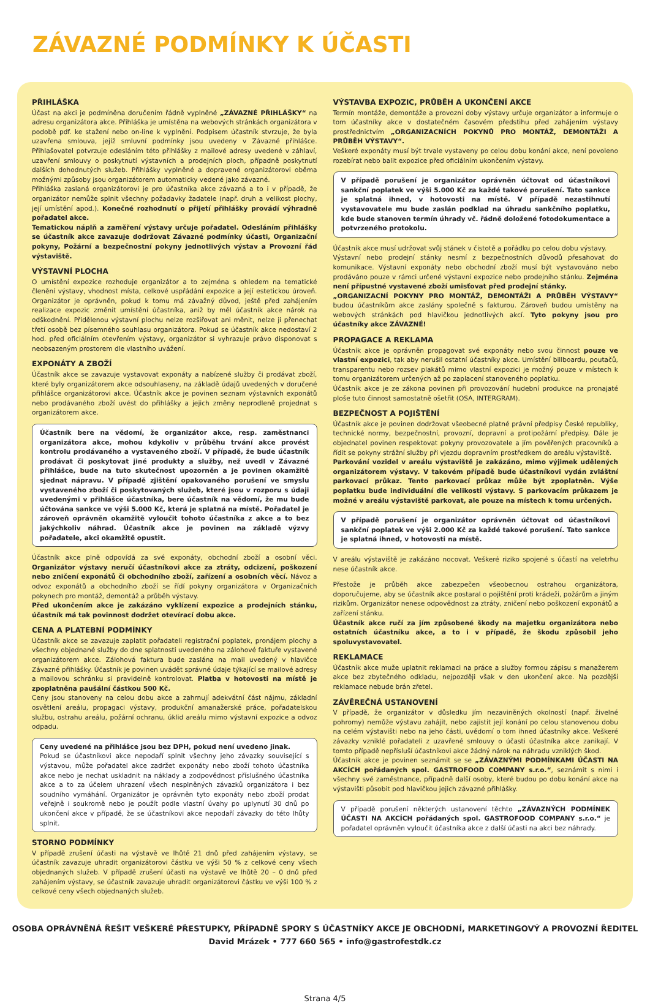ZÁVAZNÉ PODMÍNKY K ÚČASTI
PŘIHLÁŠKA
Účast na akci je podmíněna doručením řádně vyplněné „ZÁVAZNÉ PŘIHLÁŠKY“ na adresu organizátora akce. Přihláška je umístěna na webových stránkách organizátora v podobě pdf. ke stažení nebo on-line k vyplnění. Podpisem účastník stvrzuje, že byla uzavřena smlouva, jejíž smluvní podmínky jsou uvedeny v Závazné přihlášce. Přihlašovatel potvrzuje odesláním této přihlášky z mailové adresy uvedené v záhlaví, uzavření smlouvy o poskytnutí výstavních a prodejních ploch, případně poskytnutí dalších dohodnutých služeb. Přihlášky vyplněné a dopravené organizátorovi oběma možnými způsoby jsou organizátorem automaticky vedené jako závazné.
Přihláška zaslaná organizátorovi je pro účastníka akce závazná a to i v případě, že organizátor nemůže splnit všechny požadavky žadatele (např. druh a velikost plochy, její umístění apod.). Konečné rozhodnutí o přijetí přihlášky provádí výhradně pořadatel akce.
Tematickou náplň a zaměření výstavy určuje pořadatel. Odesláním přihlášky se účastník akce zavazuje dodržovat Závazné podmínky účasti, Organizační pokyny, Požární a bezpečnostní pokyny jednotlivých výstav a Provozní řád výstaviště.
VÝSTAVNÍ PLOCHA
O umístění expozice rozhoduje organizátor a to zejména s ohledem na tematické členění výstavy, vhodnost místa, celkové uspřádání expozice a její estetickou úroveň. Organizátor je oprávněn, pokud k tomu má závažný důvod, ještě před zahájením realizace expozic změnit umístění účastníka, aniž by měl účastník akce nárok na odškodnění. Přidělenou výstavní plochu nelze rozšiřovat ani měnit, nelze ji přenechat třetí osobě bez písemného souhlasu organizátora. Pokud se účastník akce nedostaví 2 hod. před oficiálním otevřením výstavy, organizátor si vyhrazuje právo disponovat s neobsazeným prostorem dle vlastního uvážení.
EXPONÁTY A ZBOŽÍ
Účastník akce se zavazuje vystavovat exponáty a nabízené služby či prodávat zboží, které byly organizátorem akce odsouhlaseny, na základě údajů uvedených v doručené přihlášce organizátorovi akce. Účastník akce je povinen seznam výstavních exponátů nebo prodávaného zboží uvést do přihlášky a jejich změny neprodleně projednat s organizátorem akce.
Účastník bere na vědomí, že organizátor akce, resp. zaměstnanci organizátora akce, mohou kdykoliv v průběhu trvání akce provést kontrolu prodávaného a vystaveného zboží. V případě, že bude účastník prodávat či poskytovat jiné produkty a služby, než uvedl v Závazné přihlášce, bude na tuto skutečnost upozorněn a je povinen okamžitě sjednat nápravu. V případě zjištění opakovaného porušení ve smyslu vystaveného zboží či poskytovaných služeb, které jsou v rozporu s údaji uvedenými v přihlášce účastníka, bere účastník na vědomí, že mu bude účtována sankce ve výši 5.000 Kč, která je splatná na místě. Pořadatel je zároveň oprávněn okamžitě vyloučit tohoto účastníka z akce a to bez jakýchkoliv náhrad. Účastník akce je povinen na základě výzvy pořadatele, akci okamžitě opustit.
Účastník akce plně odpovídá za své exponáty, obchodní zboží a osobní věci. Organizátor výstavy neručí účastníkovi akce za ztráty, odcizení, poškození nebo zničení exponátů či obchodního zboží, zařízení a osobních věcí. Návoz a odvoz exponátů a obchodního zboží se řídí pokyny organizátora v Organizačních pokynech pro montáž, demontáž a průběh výstavy.
Před ukončením akce je zakázáno vyklízení expozice a prodejních stánku, účastník má tak povinnost dodržet otevírací dobu akce.
CENA A PLATEBNÍ PODMÍNKY
Účastník akce se zavazuje zaplatit pořadateli registrační poplatek, pronájem plochy a všechny objednané služby do dne splatnosti uvedeného na zálohové faktuře vystavené organizátorem akce. Zálohová faktura bude zaslána na mail uvedený v hlavičce Závazné přihlášky. Účastník je povinen uvádět správné údaje týkající se mailové adresy a mailovou schránku si pravidelně kontrolovat. Platba v hotovosti na místě je zpoplatněna paušální částkou 500 Kč.
Ceny jsou stanoveny na celou dobu akce a zahrnují adekvátní část nájmu, základní osvětlení areálu, propagaci výstavy, produkční amanažerské práce, pořadatelskou službu, ostrahu areálu, požární ochranu, úklid areálu mimo výstavní expozice a odvoz odpadu.
Ceny uvedené na přihlášce jsou bez DPH, pokud není uvedeno jinak.
Pokud se účastníkovi akce nepodaří splnit všechny jeho závazky související s výstavou, může pořadatel akce zadržet exponáty nebo zboží tohoto účastníka akce nebo je nechat uskladnit na náklady a zodpovědnost příslušného účastníka akce a to za účelem uhrazení všech nesplněných závazků organizátora i bez soudního vymáhání. Organizátor je oprávněn tyto exponáty nebo zboží prodat veřejně i soukromě nebo je použít podle vlastní úvahy po uplynutí 30 dnů po ukončení akce v případě, že se účastníkovi akce nepodaří závazky do této lhůty splnit.
STORNO PODMÍNKY
V případě zrušení účasti na výstavě ve lhůtě 21 dnů před zahájením výstavy, se účastník zavazuje uhradit organizátorovi částku ve výši 50 % z celkové ceny všech objednaných služeb. V případě zrušení účasti na výstavě ve lhůtě 20 – 0 dnů před zahájením výstavy, se účastník zavazuje uhradit organizátorovi částku ve výši 100 % z celkové ceny všech objednaných služeb.
VÝSTAVBA EXPOZIC, PRŮBĚH A UKONČENÍ AKCE
Termín montáže, demontáže a provozní doby výstavy určuje organizátor a informuje o tom účastníky akce v dostatečném časovém předstihu před zahájením výstavy prostřednictvím „ORGANIZACNÍCH POKYNŮ PRO MONTÁŽ, DEMONTÁŽI A PRŮBĚH VÝSTAVY“.
Veškeré exponáty musí být trvale vystaveny po celou dobu konání akce, není povoleno rozebírat nebo balit expozice před oficiálním ukončením výstavy.
V případě porušení je organizátor oprávněn účtovat od účastníkovi sankční poplatek ve výši 5.000 Kč za každé takové porušení. Tato sankce je splatná ihned, v hotovosti na místě. V případě nezastihnutí vystavovatele mu bude zaslán podklad na úhradu sankčního poplatku, kde bude stanoven termín úhrady vč. řádně doložené fotodokumentace a potvrzeného protokolu.
Účastník akce musí udržovat svůj stánek v čistotě a pořádku po celou dobu výstavy.
Výstavní nebo prodejní stánky nesmí z bezpečnostních důvodů přesahovat do komunikace. Výstavní exponáty nebo obchodní zboží musí být vystavováno nebo prodáváno pouze v rámci určené výstavní expozice nebo prodejního stánku. Zejména není přípustné vystavené zboží umisťovat před prodejní stánky.
„ORGANIZACNÍ POKYNY PRO MONTÁŽ, DEMONTÁŽI A PRŮBĚH VÝSTAVY“ budou účastníkům akce zaslány společně s fakturou. Zároveň budou umístěny na webových stránkách pod hlavičkou jednotlivých akcí. Tyto pokyny jsou pro účastníky akce ZÁVAZNÉ!
PROPAGACE A REKLAMA
Účastník akce je oprávněn propagovat své exponáty nebo svou činnost pouze ve vlastní expozici, tak aby nerušil ostatní účastníky akce. Umístění billboardu, poutačů, transparentu nebo rozsev plakátů mimo vlastní expozici je možný pouze v místech k tomu organizátorem určených až po zaplacení stanoveného poplatku.
Účastník akce je ze zákona povinen při provozování hudební produkce na pronajaté ploše tuto činnost samostatně ošetřit (OSA, INTERGRAM).
BEZPEČNOST A POJIŠTĚNÍ
Účastník akce je povinen dodržovat všeobecné platné právní předpisy České republiky, technické normy, bezpečnostní, provozní, dopravní a protipožární předpisy. Dále je objednatel povinen respektovat pokyny provozovatele a jím pověřených pracovníků a řídit se pokyny strážní služby při vjezdu dopravním prostředkem do areálu výstaviště.
Parkování vozidel v areálu výstaviště je zakázáno, mimo výjimek udělených organizátorem výstavy. V takovém případě bude účastníkovi vydán zvláštní parkovací průkaz. Tento parkovací průkaz může být zpoplatněn. Výše poplatku bude individuální dle velikosti výstavy. S parkovacím průkazem je možné v areálu výstaviště parkovat, ale pouze na místech k tomu určených.
V případě porušení je organizátor oprávněn účtovat od účastníkovi sankční poplatek ve výši 2.000 Kč za každé takové porušení. Tato sankce je splatná ihned, v hotovosti na místě.
V areálu výstaviště je zakázáno nocovat. Veškeré riziko spojené s účastí na veletrhu nese účastník akce.
Přestože je průběh akce zabezpečen všeobecnou ostrahou organizátora, doporučujeme, aby se účastník akce postaral o pojištění proti krádeži, požárům a jiným rizikům. Organizátor nenese odpovědnost za ztráty, zničení nebo poškození exponátů a zařízení stánku.
Účastník akce ručí za jím způsobené škody na majetku organizátora nebo ostatních účastníku akce, a to i v případě, že škodu způsobil jeho spoluvystavovatel.
REKLAMACE
Účastník akce muže uplatnit reklamaci na práce a služby formou zápisu s manažerem akce bez zbytečného odkladu, nejpozději však v den ukončení akce. Na pozdější reklamace nebude brán zřetel.
ZÁVĚREČNÁ USTANOVENÍ
V případě, že organizátor v důsledku jím nezaviněných okolností (např. živelné pohromy) nemůže výstavu zahájit, nebo zajistit její konání po celou stanovenou dobu na celém výstavišti nebo na jeho části, uvědomí o tom ihned účastníky akce. Veškeré závazky vzniklé pořadateli z uzavřené smlouvy o účasti účastníka akce zanikají. V tomto případě nepřísluší účastníkovi akce žádný nárok na náhradu vzniklých škod.
Účastník akce je povinen seznámit se se „ZÁVAZNÝMI PODMÍNKAMI ÚČASTI NA AKCÍCH pořádaných spol. GASTROFOOD COMPANY s.r.o.“, seznámit s nimi i všechny své zaměstnance, případně další osoby, které budou po dobu konání akce na výstavišti působit pod hlavičkou jejich závazné přihlášky.
V případě porušení některých ustanovení těchto „ZÁVAZNÝCH PODMÍNEK ÚČASTI NA AKCÍCH pořádaných spol. GASTROFOOD COMPANY s.r.o.“ je pořadatel oprávněn vyloučit účastníka akce z další účasti na akci bez náhrady.
OSOBA OPRÁVNĚNÁ ŘEŠIT VEŠKERÉ PŘESTUPKY, PŘÍPADNĚ SPORY S ÚČASTNÍKY AKCE JE OBCHODNÍ, MARKETINGOVÝ A PROVOZNÍ ŘEDITEL
David Mrázek • 777 660 565 • info@gastrofestdk.cz
Strana 4/5